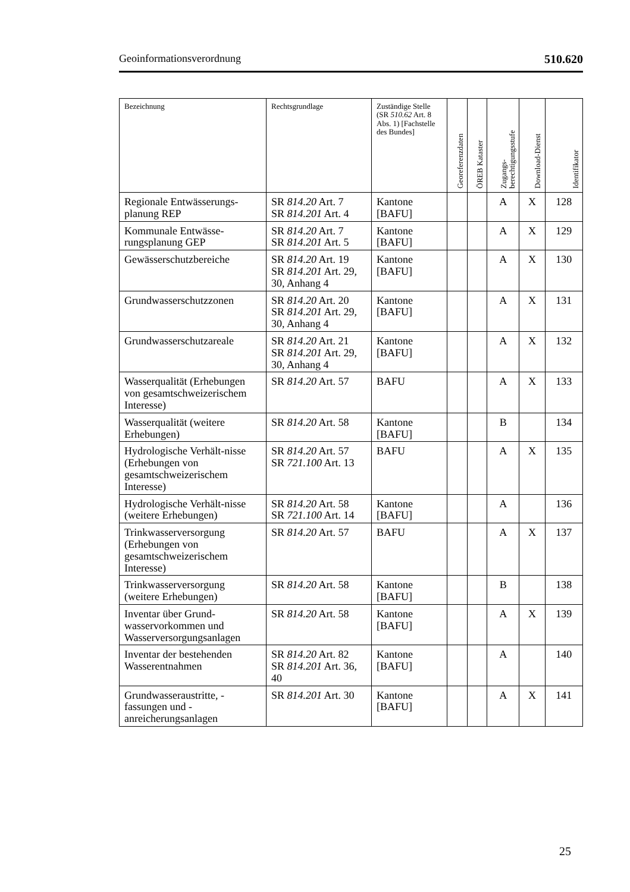Geoinformationsverordnung 510.620
| Bezeichnung | Rechtsgrundlage | Zuständige Stelle (SR 510.62 Art. 8 Abs. 1) [Fachstelle des Bundes] | Georeferenzdaten | ÖREB Kataster | Zugangs-berechtigungsstufe | Download-Dienst | Identifikator |
| --- | --- | --- | --- | --- | --- | --- | --- |
| Regionale Entwässerungs-planung REP | SR 814.20 Art. 7 SR 814.201 Art. 4 | Kantone [BAFU] | | | A | X | 128 |
| Kommunale Entwässe-rungsplanung GEP | SR 814.20 Art. 7 SR 814.201 Art. 5 | Kantone [BAFU] | | | A | X | 129 |
| Gewässerschutzbereiche | SR 814.20 Art. 19 SR 814.201 Art. 29, 30, Anhang 4 | Kantone [BAFU] | | | A | X | 130 |
| Grundwasserschutzzonen | SR 814.20 Art. 20 SR 814.201 Art. 29, 30, Anhang 4 | Kantone [BAFU] | | | A | X | 131 |
| Grundwasserschutzareale | SR 814.20 Art. 21 SR 814.201 Art. 29, 30, Anhang 4 | Kantone [BAFU] | | | A | X | 132 |
| Wasserqualität (Erhebungen von gesamtschweizerischem Interesse) | SR 814.20 Art. 57 | BAFU | | | A | X | 133 |
| Wasserqualität (weitere Erhebungen) | SR 814.20 Art. 58 | Kantone [BAFU] | | | B | | 134 |
| Hydrologische Verhält-nisse (Erhebungen von gesamtschweizerischem Interesse) | SR 814.20 Art. 57 SR 721.100 Art. 13 | BAFU | | | A | X | 135 |
| Hydrologische Verhält-nisse (weitere Erhebungen) | SR 814.20 Art. 58 SR 721.100 Art. 14 | Kantone [BAFU] | | | A | | 136 |
| Trinkwasserversorgung (Erhebungen von gesamtschweizerischem Interesse) | SR 814.20 Art. 57 | BAFU | | | A | X | 137 |
| Trinkwasserversorgung (weitere Erhebungen) | SR 814.20 Art. 58 | Kantone [BAFU] | | | B | | 138 |
| Inventar über Grund-wasservorkommen und Wasserversorgungsanlagen | SR 814.20 Art. 58 | Kantone [BAFU] | | | A | X | 139 |
| Inventar der bestehenden Wasserentnahmen | SR 814.20 Art. 82 SR 814.201 Art. 36, 40 | Kantone [BAFU] | | | A | | 140 |
| Grundwasseraustritte, -fassungen und -anreicherungsanlagen | SR 814.201 Art. 30 | Kantone [BAFU] | | | A | X | 141 |
25